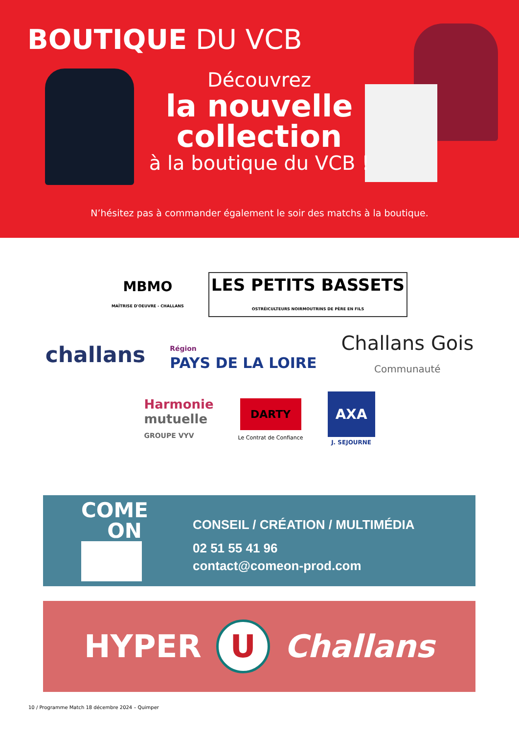BOUTIQUE DU VCB
Découvrez
la nouvelle collection
à la boutique du VCB !
N’hésitez pas à commander également le soir des matchs à la boutique.
MBMO
MAÎTRISE D'OEUVRE - CHALLANS
LES PETITS BASSETS
OSTRÉICULTEURS NOIRMOUTRINS DE PÈRE EN FILS
challans
Région
PAYS DE LA LOIRE
Challans Gois
Communauté
Harmonie
mutuelle
GROUPE VYV
DARTY
Le Contrat de Confiance
AXA
J. SEJOURNE
COME
ON
CONSEIL / CRÉATION / MULTIMÉDIA
02 51 55 41 96
contact@comeon-prod.com
HYPER
U
Challans
10 / Programme Match 18 décembre 2024 – Quimper